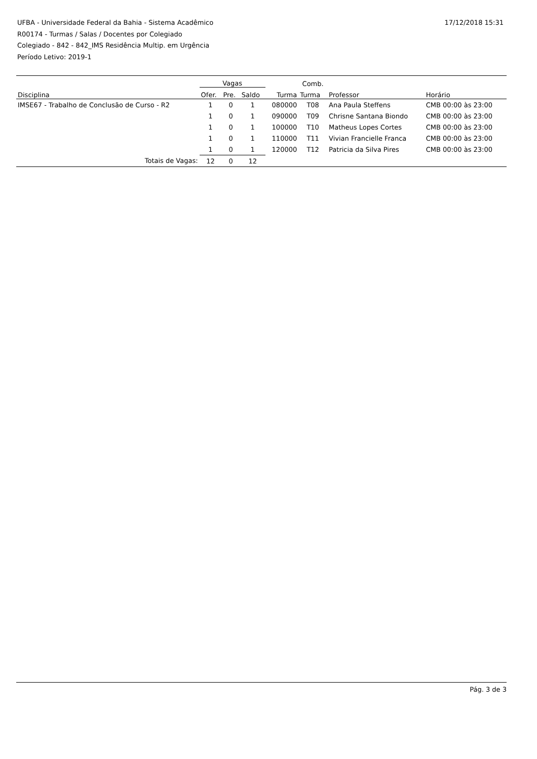UFBA - Universidade Federal da Bahia - Sistema Acadêmico
R00174 - Turmas / Salas / Docentes por Colegiado
Colegiado - 842 - 842_IMS Residência Multip. em Urgência
Período Letivo: 2019-1
17/12/2018 15:31
| | Vagas | | | | Comb. | | |
| --- | --- | --- | --- | --- | --- | --- | --- |
| Disciplina | Ofer. | Pre. | Saldo | Turma | Turma | Professor | Horário |
| IMSE67 - Trabalho de Conclusão de Curso - R2 | 1 | 0 | 1 | 080000 | T08 | Ana Paula Steffens | CMB 00:00 às 23:00 |
| | 1 | 0 | 1 | 090000 | T09 | Chrisne Santana Biondo | CMB 00:00 às 23:00 |
| | 1 | 0 | 1 | 100000 | T10 | Matheus Lopes Cortes | CMB 00:00 às 23:00 |
| | 1 | 0 | 1 | 110000 | T11 | Vivian Francielle Franca | CMB 00:00 às 23:00 |
| | 1 | 0 | 1 | 120000 | T12 | Patricia da Silva Pires | CMB 00:00 às 23:00 |
| Totais de Vagas: | 12 | 0 | 12 | | | | |
Pág. 3 de 3